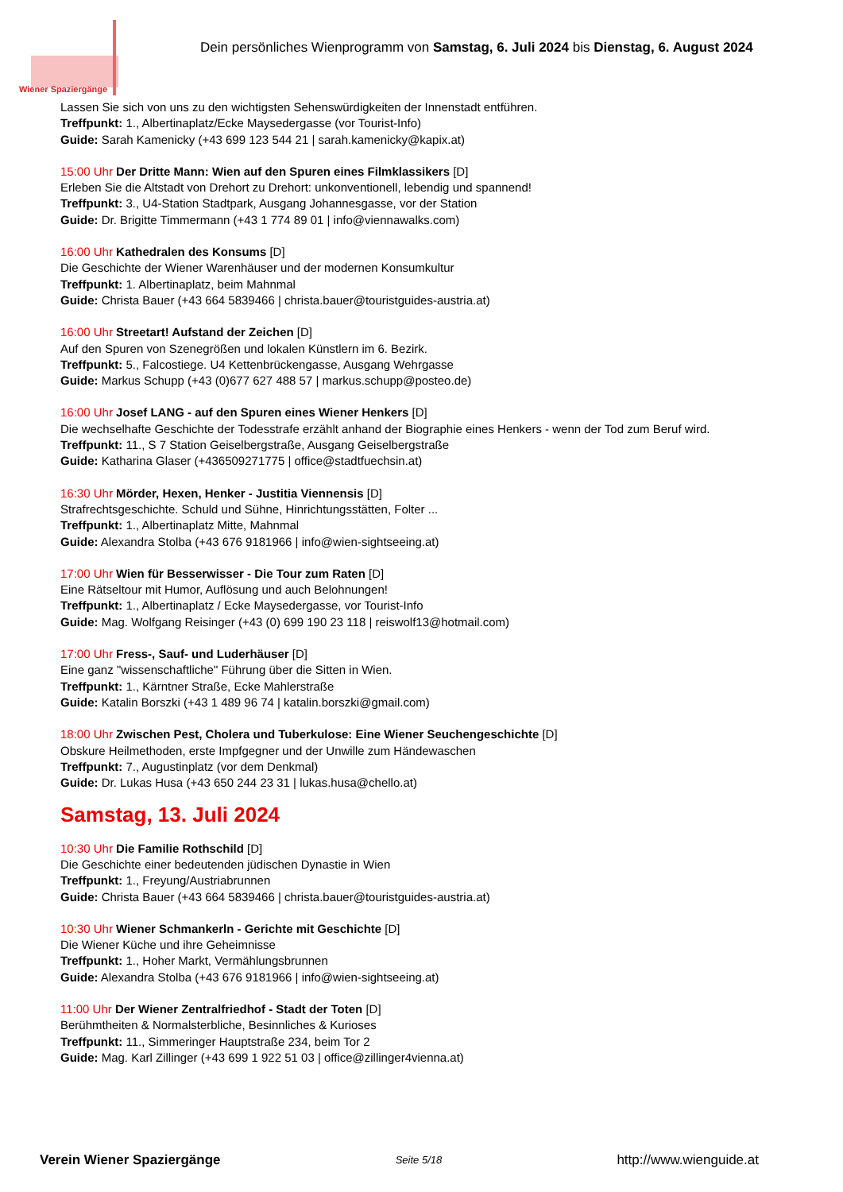Wiener Spaziergänge
Dein persönliches Wienprogramm von Samstag, 6. Juli 2024 bis Dienstag, 6. August 2024
Lassen Sie sich von uns zu den wichtigsten Sehenswürdigkeiten der Innenstadt entführen.
Treffpunkt: 1., Albertinaplatz/Ecke Maysedergasse (vor Tourist-Info)
Guide: Sarah Kamenicky (+43 699 123 544 21 | sarah.kamenicky@kapix.at)
15:00 Uhr Der Dritte Mann: Wien auf den Spuren eines Filmklassikers [D]
Erleben Sie die Altstadt von Drehort zu Drehort: unkonventionell, lebendig und spannend!
Treffpunkt: 3., U4-Station Stadtpark, Ausgang Johannesgasse, vor der Station
Guide: Dr. Brigitte Timmermann (+43 1 774 89 01 | info@viennawalks.com)
16:00 Uhr Kathedralen des Konsums [D]
Die Geschichte der Wiener Warenhäuser und der modernen Konsumkultur
Treffpunkt: 1. Albertinaplatz, beim Mahnmal
Guide: Christa Bauer (+43 664 5839466 | christa.bauer@touristguides-austria.at)
16:00 Uhr Streetart! Aufstand der Zeichen [D]
Auf den Spuren von Szenegrößen und lokalen Künstlern im 6. Bezirk.
Treffpunkt: 5., Falcostiege. U4 Kettenbrückengasse, Ausgang Wehrgasse
Guide: Markus Schupp (+43 (0)677 627 488 57 | markus.schupp@posteo.de)
16:00 Uhr Josef LANG - auf den Spuren eines Wiener Henkers [D]
Die wechselhafte Geschichte der Todesstrafe erzählt anhand der Biographie eines Henkers - wenn der Tod zum Beruf wird.
Treffpunkt: 11., S 7 Station Geiselbergstraße, Ausgang Geiselbergstraße
Guide: Katharina Glaser (+436509271775 | office@stadtfuechsin.at)
16:30 Uhr Mörder, Hexen, Henker - Justitia Viennensis [D]
Strafrechtsgeschichte. Schuld und Sühne, Hinrichtungsstätten, Folter ...
Treffpunkt: 1., Albertinaplatz Mitte, Mahnmal
Guide: Alexandra Stolba (+43 676 9181966 | info@wien-sightseeing.at)
17:00 Uhr Wien für Besserwisser - Die Tour zum Raten [D]
Eine Rätseltour mit Humor, Auflösung und auch Belohnungen!
Treffpunkt: 1., Albertinaplatz / Ecke Maysedergasse, vor Tourist-Info
Guide: Mag. Wolfgang Reisinger (+43 (0) 699 190 23 118 | reiswolf13@hotmail.com)
17:00 Uhr Fress-, Sauf- und Luderhäuser [D]
Eine ganz "wissenschaftliche" Führung über die Sitten in Wien.
Treffpunkt: 1., Kärntner Straße, Ecke Mahlerstraße
Guide: Katalin Borszki (+43 1 489 96 74 | katalin.borszki@gmail.com)
18:00 Uhr Zwischen Pest, Cholera und Tuberkulose: Eine Wiener Seuchengeschichte [D]
Obskure Heilmethoden, erste Impfgegner und der Unwille zum Händewaschen
Treffpunkt: 7., Augustinplatz (vor dem Denkmal)
Guide: Dr. Lukas Husa (+43 650 244 23 31 | lukas.husa@chello.at)
Samstag, 13. Juli 2024
10:30 Uhr Die Familie Rothschild [D]
Die Geschichte einer bedeutenden jüdischen Dynastie in Wien
Treffpunkt: 1., Freyung/Austriabrunnen
Guide: Christa Bauer (+43 664 5839466 | christa.bauer@touristguides-austria.at)
10:30 Uhr Wiener Schmankerln - Gerichte mit Geschichte [D]
Die Wiener Küche und ihre Geheimnisse
Treffpunkt: 1., Hoher Markt, Vermählungsbrunnen
Guide: Alexandra Stolba (+43 676 9181966 | info@wien-sightseeing.at)
11:00 Uhr Der Wiener Zentralfriedhof - Stadt der Toten [D]
Berühmtheiten & Normalsterbliche, Besinnliches & Kurioses
Treffpunkt: 11., Simmeringer Hauptstraße 234, beim Tor 2
Guide: Mag. Karl Zillinger (+43 699 1 922 51 03 | office@zillinger4vienna.at)
Verein Wiener Spaziergänge Seite 5/18 http://www.wienguide.at